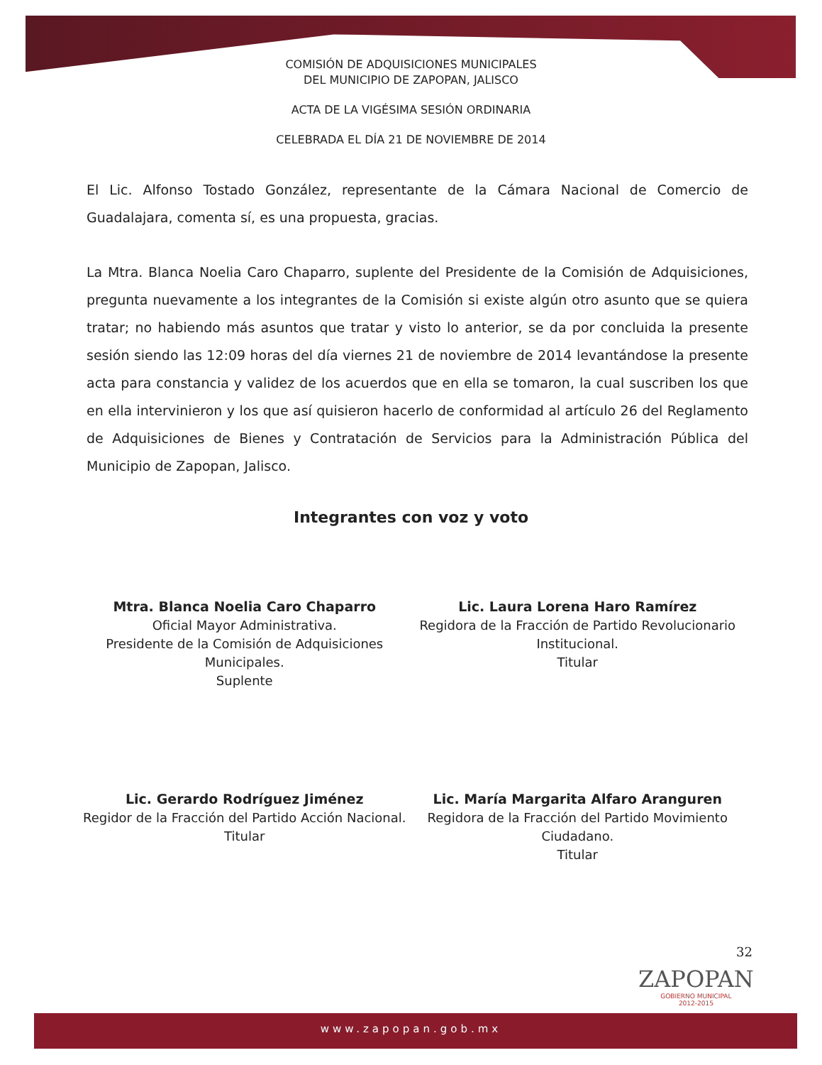COMISIÓN DE ADQUISICIONES MUNICIPALES
DEL MUNICIPIO DE ZAPOPAN, JALISCO
ACTA DE LA VIGÉSIMA SESIÓN ORDINARIA
CELEBRADA EL DÍA 21 DE NOVIEMBRE DE 2014
El Lic. Alfonso Tostado González, representante de la Cámara Nacional de Comercio de Guadalajara, comenta sí, es una propuesta, gracias.
La Mtra. Blanca Noelia Caro Chaparro, suplente del Presidente de la Comisión de Adquisiciones, pregunta nuevamente a los integrantes de la Comisión si existe algún otro asunto que se quiera tratar; no habiendo más asuntos que tratar y visto lo anterior, se da por concluida la presente sesión siendo las 12:09 horas del día viernes 21 de noviembre de 2014 levantándose la presente acta para constancia y validez de los acuerdos que en ella se tomaron, la cual suscriben los que en ella intervinieron y los que así quisieron hacerlo de conformidad al artículo 26 del Reglamento de Adquisiciones de Bienes y Contratación de Servicios para la Administración Pública del Municipio de Zapopan, Jalisco.
Integrantes con voz y voto
Mtra. Blanca Noelia Caro Chaparro
Oficial Mayor Administrativa.
Presidente de la Comisión de Adquisiciones Municipales.
Suplente
Lic. Laura Lorena Haro Ramírez
Regidora de la Fracción de Partido Revolucionario Institucional.
Titular
Lic. Gerardo Rodríguez Jiménez
Regidor de la Fracción del Partido Acción Nacional.
Titular
Lic. María Margarita Alfaro Aranguren
Regidora de la Fracción del Partido Movimiento Ciudadano.
Titular
32
ZAPOPAN
GOBIERNO MUNICIPAL
2012-2015
www.zapopan.gob.mx